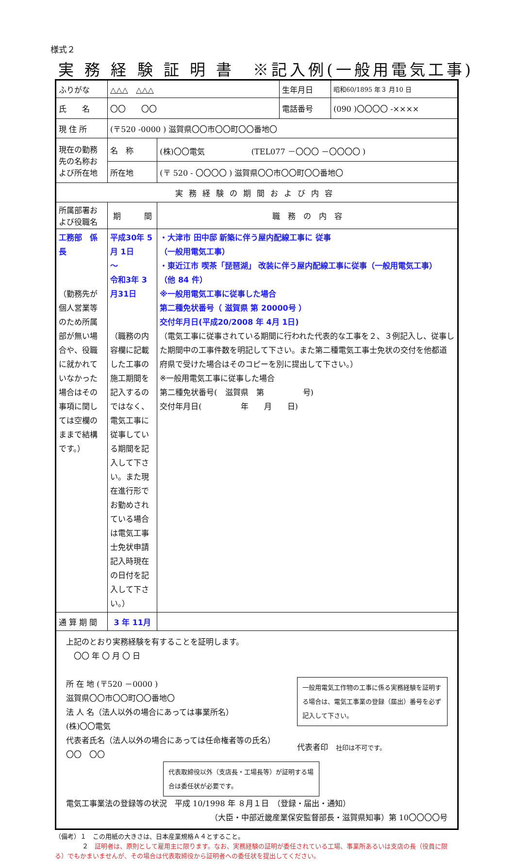様式２
実 務 経 験 証 明 書　※記入例(一般用電気工事)
| ふりがな | △△△ △△△ | | | 生年月日 | 昭和60/1895 年３ 月10 日 |
| 氏 名 | 〇〇 〇〇 | | | 電話番号 | (090 )〇〇〇〇 -×××× |
| 現 住 所 | (〒520 -0000 ) 滋賀県〇〇市〇〇町〇〇番地〇 | | | | |
| 現在の勤務先の名称および所在地 | 名 称 | (株)〇〇電気 (TEL077 －〇〇〇 －〇〇〇〇 ) | | | |
| | 所在地 | (〒 520 - 〇〇〇〇 ) 滋賀県〇〇市〇〇町〇〇番地〇 | | | |
| 実務経験の期間および内容 | | | | | |
| 所属部署および役職名 | 期 間 | | 職 務 の 内 容 | | |
| 工務部 係長 （勤務先が個人営業等のため所属部が無い場合や、役職に就かれていなかった場合はその事項に関しては空欄のままで結構です。） | 平成30年 5月 1日 ～ 令和3年 3月31日 （職務の内容欄に記載した工事の施工期間を記入するのではなく、電気工事に従事している期間を記入して下さい。また現在進行形でお勤めされている場合は電気工事士免状申請記入時現在の日付を記入して下さい。） | | ・大津市 田中邸 新築に伴う屋内配線工事に 従事 （一般用電気工事） ・東近江市 喫茶「琵琶湖」 改装に伴う屋内配線工事に従事（一般用電気工事） （他 84 件） ※一般用電気工事に従事した場合 第二種免状番号（ 滋賀県 第 20000号 ） 交付年月日(平成20/2008 年 4月 1日) （電気工事に従事されている期間に行われた代表的な工事を２、３例記入し、従事した期間中の工事件数を明記して下さい。また第二種電気工事士免状の交付を他都道府県で受けた場合はそのコピーを別に提出して下さい。） ※一般用電気工事に従事した場合 第二種免状番号( 滋賀県 第 号) 交付年月日( 年 月 日) | | |
| 通 算 期 間 | 3 年 11月 | | | | |
| 上記のとおり実務経験を有することを証明します。 〇〇 年 〇 月 〇 日 所 在 地 (〒520 －0000 ) 滋賀県〇〇市〇〇町〇〇番地〇 法 人 名（法人以外の場合にあっては事業所名） (株)〇〇電気 代表者氏名（法人以外の場合にあっては任命権者等の氏名） 〇〇 〇〇 一般用電気工作物の工事に係る実務経験を証明する場合は、電気工事業の登録（届出）番号を必ず記入して下さい。 代表者印 社印は不可です。 代表取締役以外（支店長・工場長等）が証明する場合は委任状が必要です。 電気工事業法の登録等の状況 平成 10/1998 年 ８月１日 （登録・届出・通知） （大臣・中部近畿産業保安監督部長・滋賀県知事）第 10〇〇〇〇号 | | | | | |
（備考）１　この用紙の大きさは、日本産業規格Ａ４とすること。
２　証明者は、原則として雇用主に限ります。なお、実務経験の証明が委任されている工場、事業所あるいは支店の長（役員に限る）でもかまいませんが、その場合は代表取締役から証明者への委任状を提出してください。